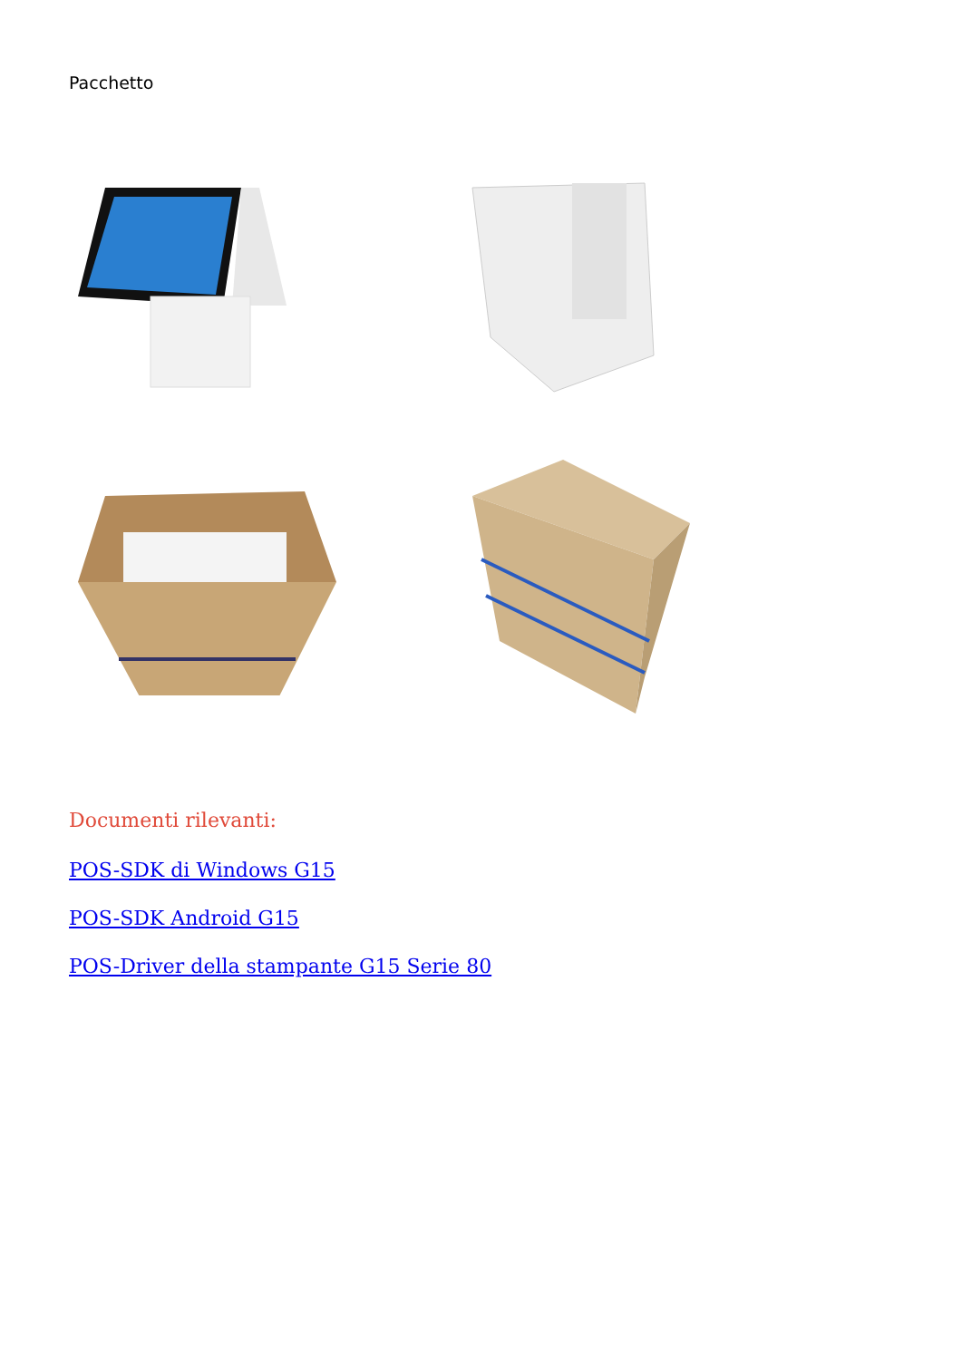Pacchetto
Documenti rilevanti:
POS-SDK di Windows G15
POS-SDK Android G15
POS-Driver della stampante G15 Serie 80